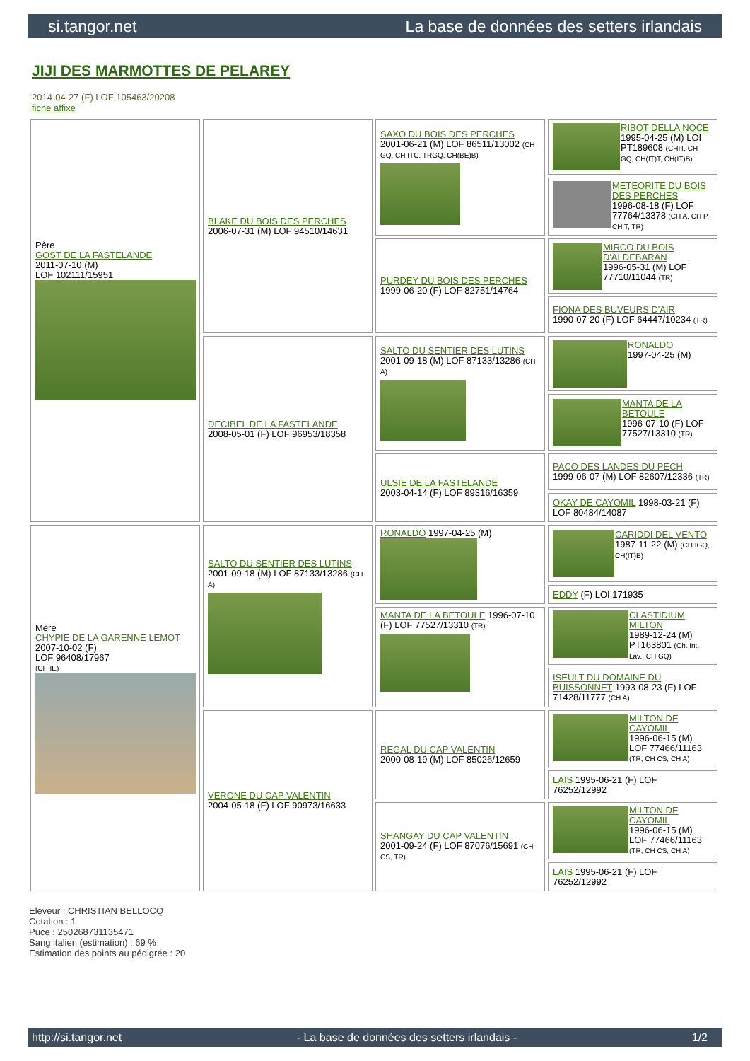si.tangor.net La base de données des setters irlandais
JIJI DES MARMOTTES DE PELAREY
2014-04-27 (F) LOF 105463/20208
fiche affixe
| Père GOST DE LA FASTELANDE 2011-07-10 (M) LOF 102111/15951 | BLAKE DU BOIS DES PERCHES 2006-07-31 (M) LOF 94510/14631 | SAXO DU BOIS DES PERCHES 2001-06-21 (M) LOF 86511/13002 (CH GQ, CH ITC, TRGQ, CH(BE)B) | RIBOT DELLA NOCE 1995-04-25 (M) LOI PT189608 (CHIT, CH GQ, CH(IT)T, CH(IT)B) |
| | | | METEORITE DU BOIS DES PERCHES 1996-08-18 (F) LOF 77764/13378 (CH A, CH P, CH T, TR) |
| | | PURDEY DU BOIS DES PERCHES 1999-06-20 (F) LOF 82751/14764 | MIRCO DU BOIS D'ALDEBARAN 1996-05-31 (M) LOF 77710/11044 (TR) |
| | | | FIONA DES BUVEURS D'AIR 1990-07-20 (F) LOF 64447/10234 (TR) |
| | DECIBEL DE LA FASTELANDE 2008-05-01 (F) LOF 96953/18358 | SALTO DU SENTIER DES LUTINS 2001-09-18 (M) LOF 87133/13286 (CH A) | RONALDO 1997-04-25 (M) |
| | | | MANTA DE LA BETOULE 1996-07-10 (F) LOF 77527/13310 (TR) |
| | | ULSIE DE LA FASTELANDE 2003-04-14 (F) LOF 89316/16359 | PACO DES LANDES DU PECH 1999-06-07 (M) LOF 82607/12336 (TR) |
| | | | OKAY DE CAYOMIL 1998-03-21 (F) LOF 80484/14087 |
| Mère CHYPIE DE LA GARENNE LEMOT 2007-10-02 (F) LOF 96408/17967 (CH IE) | SALTO DU SENTIER DES LUTINS 2001-09-18 (M) LOF 87133/13286 (CH A) | RONALDO 1997-04-25 (M) | CARIDDI DEL VENTO 1987-11-22 (M) (CH IGQ, CH(IT)B) |
| | | | EDDY (F) LOI 171935 |
| | | MANTA DE LA BETOULE 1996-07-10 (F) LOF 77527/13310 (TR) | CLASTIDIUM MILTON 1989-12-24 (M) PT163801 (Ch. Int. Lav., CH GQ) |
| | | | ISEULT DU DOMAINE DU BUISSONNET 1993-08-23 (F) LOF 71428/11777 (CH A) |
| | VERONE DU CAP VALENTIN 2004-05-18 (F) LOF 90973/16633 | REGAL DU CAP VALENTIN 2000-08-19 (M) LOF 85026/12659 | MILTON DE CAYOMIL 1996-06-15 (M) LOF 77466/11163 (TR, CH CS, CH A) |
| | | | LAIS 1995-06-21 (F) LOF 76252/12992 |
| | | SHANGAY DU CAP VALENTIN 2001-09-24 (F) LOF 87076/15691 (CH CS, TR) | MILTON DE CAYOMIL 1996-06-15 (M) LOF 77466/11163 (TR, CH CS, CH A) |
| | | | LAIS 1995-06-21 (F) LOF 76252/12992 |
Eleveur : CHRISTIAN BELLOCQ
Cotation : 1
Puce : 250268731135471
Sang italien (estimation) : 69 %
Estimation des points au pédigrée : 20
http://si.tangor.net - La base de données des setters irlandais - 1/2